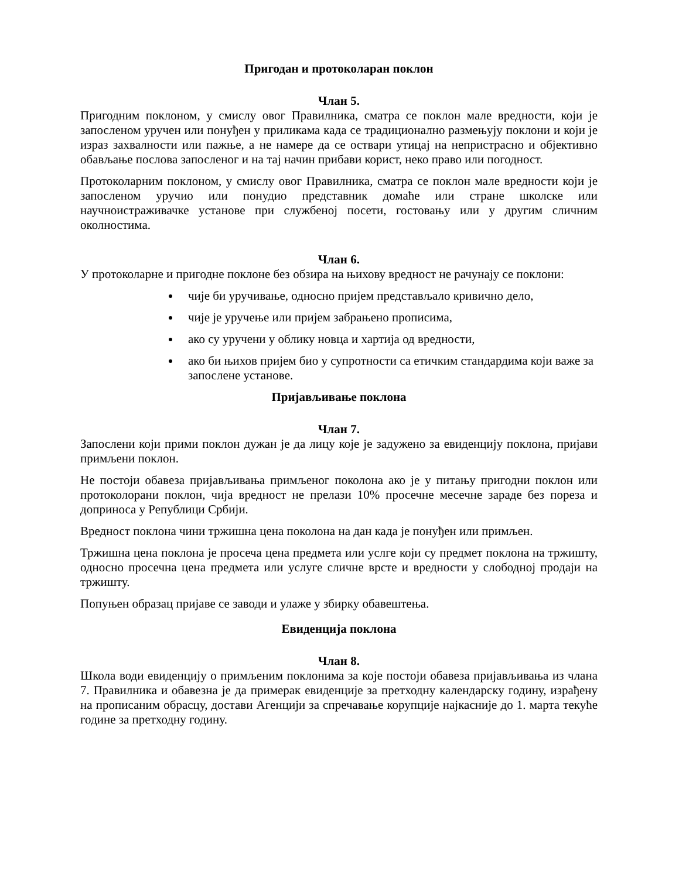Пригодан и протоколаран поклон
Члан 5.
Пригодним поклоном, у смислу овог Правилника, сматра се поклон мале вредности, који је запосленом уручен или понуђен у приликама када се традиционално размењују поклони и који је израз захвалности или пажње, а не намере да се оствари утицај на непристрасно и објективно обављање послова запосленог и на тај начин прибави корист, неко право или погодност.
Протоколарним поклоном, у смислу овог Правилника, сматра се поклон мале вредности који је запосленом уручио или понудио представник домаће или стране школске или научноистраживачке установе при службеној посети, гостовању или у другим сличним околностима.
Члан 6.
У протоколарне и пригодне поклоне без обзира на њихову вредност не рачунају се поклони:
чије би уручивање, односно пријем представљало кривично дело,
чије је уручење или пријем забрањено прописима,
ако су уручени у облику новца и хартија од вредности,
ако би њихов пријем био у супротности са етичким стандардима који важе за запослене установе.
Пријављивање поклона
Члан 7.
Запослени који прими поклон дужан је да лицу које је задужено за евиденцију поклона, пријави примљени поклон.
Не постоји обавеза пријављивања примљеног поколона ако је у питању пригодни поклон или протоколорани поклон, чија вредност не прелази 10% просечне месечне зараде без пореза и доприноса у Републици Србији.
Вредност поклона чини тржишна цена поколона на дан када је понуђен или примљен.
Тржишна цена поклона је просеча цена предмета или услге који су предмет поклона на тржишту, односно просечна цена предмета или услуге сличне врсте и вредности у слободној продаји на тржишту.
Попуњен образац пријаве се заводи и улаже у збирку обавештења.
Евиденција поклона
Члан 8.
Школа води евиденцију о примљеним поклонима за које постоји обавеза пријављивања из члана 7. Правилника и обавезна је да примерак евиденције за претходну календарску годину, израђену на прописаним обрасцу, достави Агенцији за спречавање корупције најкасније до 1. марта текуће године за претходну годину.